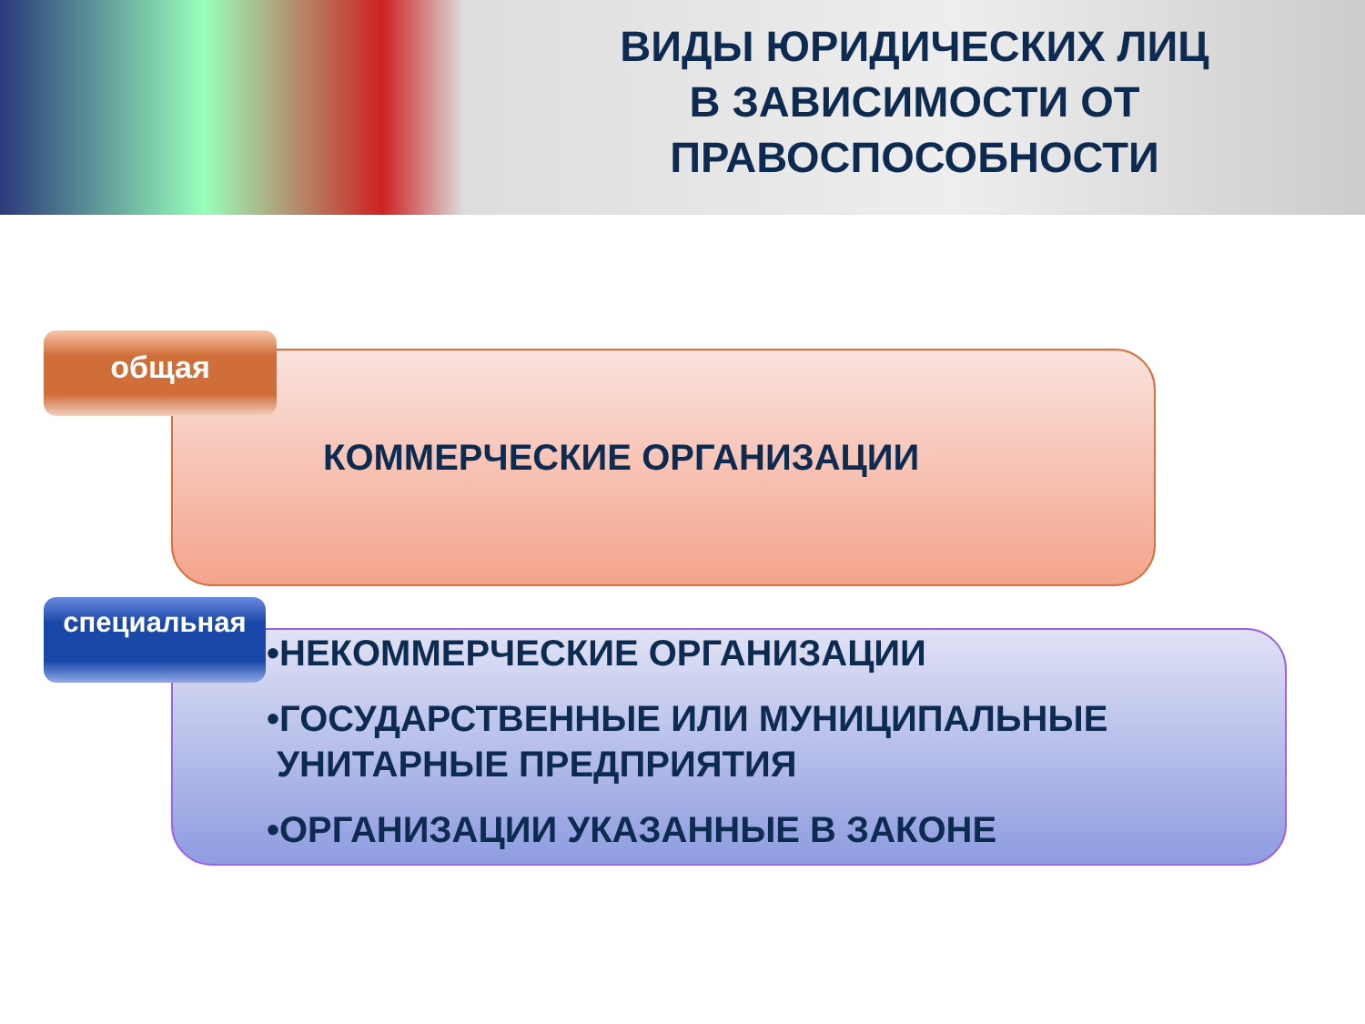ВИДЫ ЮРИДИЧЕСКИХ ЛИЦ
В ЗАВИСИМОСТИ ОТ
ПРАВОСПОСОБНОСТИ
КОММЕРЧЕСКИЕ ОРГАНИЗАЦИИ
общая
•НЕКОММЕРЧЕСКИЕ ОРГАНИЗАЦИИ
•ГОСУДАРСТВЕННЫЕ ИЛИ МУНИЦИПАЛЬНЫЕ
УНИТАРНЫЕ ПРЕДПРИЯТИЯ
•ОРГАНИЗАЦИИ УКАЗАННЫЕ В ЗАКОНЕ
специальная